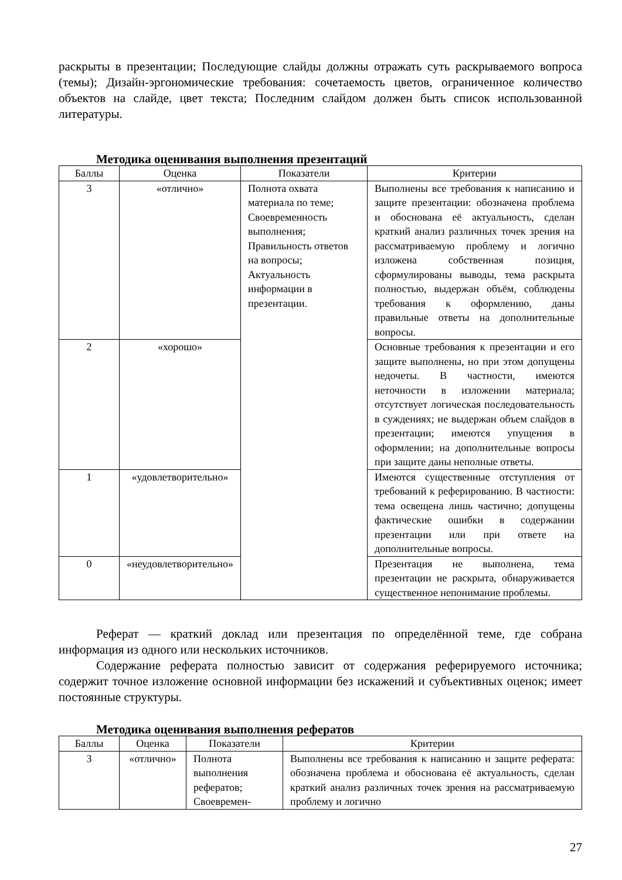раскрыты в презентации; Последующие слайды должны отражать суть раскрываемого вопроса (темы); Дизайн-эргономические требования: сочетаемость цветов, ограниченное количество объектов на слайде, цвет текста; Последним слайдом должен быть список использованной литературы.
Методика оценивания выполнения презентаций
| Баллы | Оценка | Показатели | Критерии |
| --- | --- | --- | --- |
| 3 | «отлично» | Полнота охвата материала по теме; Своевременность выполнения; Правильность ответов на вопросы; Актуальность информации в презентации. | Выполнены все требования к написанию и защите презентации: обозначена проблема и обоснована её актуальность, сделан краткий анализ различных точек зрения на рассматриваемую проблему и логично изложена собственная позиция, сформулированы выводы, тема раскрыта полностью, выдержан объём, соблюдены требования к оформлению, даны правильные ответы на дополнительные вопросы. |
| 2 | «хорошо» | | Основные требования к презентации и его защите выполнены, но при этом допущены недочеты. В частности, имеются неточности в изложении материала; отсутствует логическая последовательность в суждениях; не выдержан объем слайдов в презентации; имеются упущения в оформлении; на дополнительные вопросы при защите даны неполные ответы. |
| 1 | «удовлетворительно» | | Имеются существенные отступления от требований к реферированию. В частности: тема освещена лишь частично; допущены фактические ошибки в содержании презентации или при ответе на дополнительные вопросы. |
| 0 | «неудовлетворительно» | | Презентация не выполнена, тема презентации не раскрыта, обнаруживается существенное непонимание проблемы. |
Реферат — краткий доклад или презентация по определённой теме, где собрана информация из одного или нескольких источников.
Содержание реферата полностью зависит от содержания реферируемого источника; содержит точное изложение основной информации без искажений и субъективных оценок; имеет постоянные структуры.
Методика оценивания выполнения рефератов
| Баллы | Оценка | Показатели | Критерии |
| --- | --- | --- | --- |
| 3 | «отлично» | Полнота выполнения рефератов; Своевремен- | Выполнены все требования к написанию и защите реферата: обозначена проблема и обоснована её актуальность, сделан краткий анализ различных точек зрения на рассматриваемую проблему и логично |
27